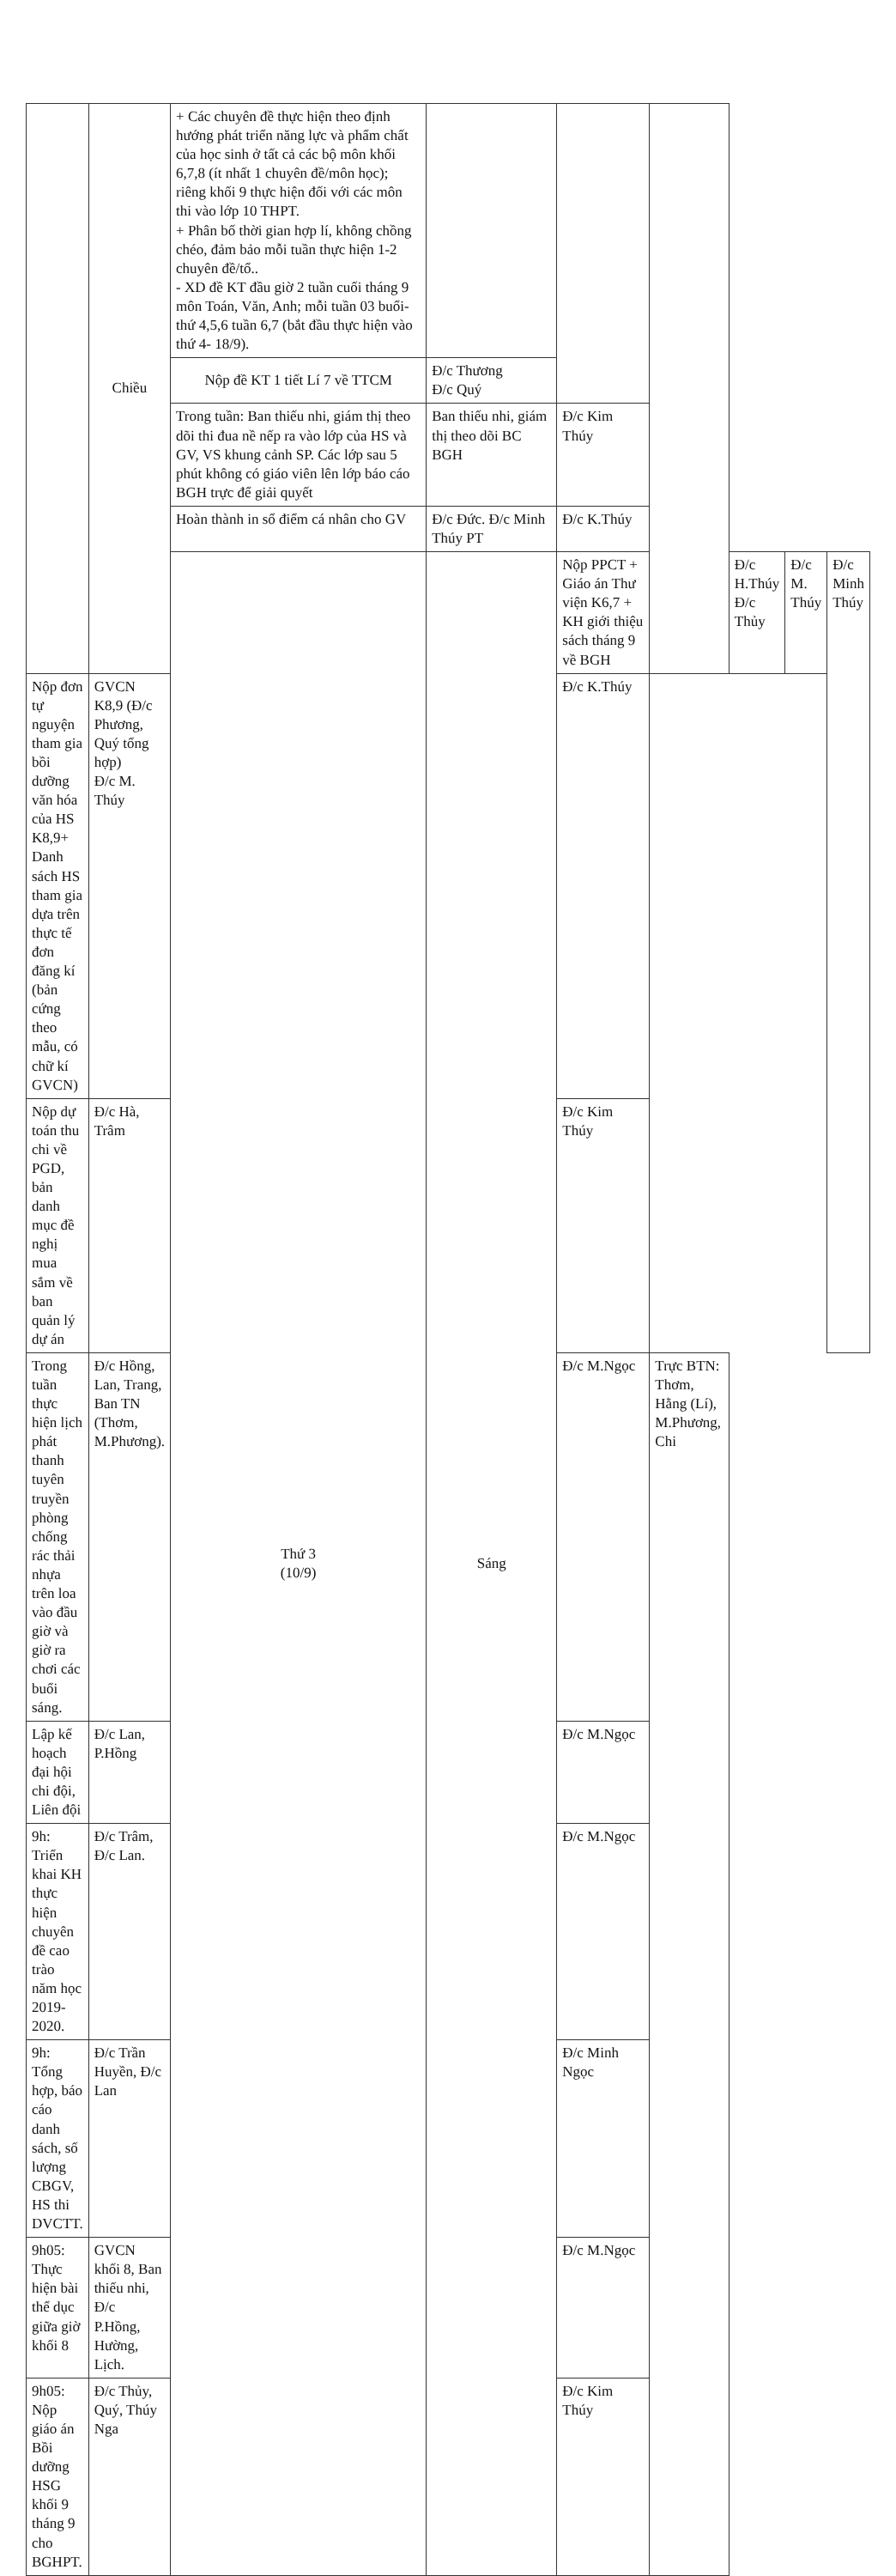| | Chiều | + Các chuyên đề thực hiện theo định hướng phát triển năng lực và phẩm chất của học sinh ở tất cả các bộ môn khối 6,7,8 (ít nhất 1 chuyên đề/môn học); riêng khối 9 thực hiện đối với các môn thi vào lớp 10 THPT. + Phân bố thời gian hợp lí, không chồng chéo, đảm bảo mỗi tuần thực hiện 1-2 chuyên đề/tổ.. - XD đề KT đầu giờ 2 tuần cuối tháng 9 môn Toán, Văn, Anh; mỗi tuần 03 buổi- thứ 4,5,6 tuần 6,7 (bắt đầu thực hiện vào thứ 4- 18/9). | | | | | | |
| | | Nộp đề KT 1 tiết Lí 7 về TTCM | Đ/c Thương Đ/c Quý | | | | | |
| | | Trong tuần: Ban thiếu nhi, giám thị theo dõi thi đua nề nếp ra vào lớp của HS và GV, VS khung cảnh SP. Các lớp sau 5 phút không có giáo viên lên lớp báo cáo BGH trực để giải quyết | Ban thiếu nhi, giám thị theo dõi BC BGH | Đ/c Kim Thúy | | | | |
| | | Hoàn thành in sổ điểm cá nhân cho GV | Đ/c Đức. Đ/c Minh Thúy PT | Đ/c K.Thúy | | | | |
| | | Thứ 3 (10/9) | Sáng | Nộp PPCT + Giáo án Thư viện K6,7 + KH giới thiệu sách tháng 9 về BGH | | Đ/c H.Thúy Đ/c Thủy | Đ/c M. Thúy | Đ/c Minh Thúy |
| Nộp đơn tự nguyện tham gia bồi dưỡng văn hóa của HS K8,9+ Danh sách HS tham gia dựa trên thực tế đơn đăng kí (bản cứng theo mẫu, có chữ kí GVCN) | GVCN K8,9 (Đ/c Phương, Quý tổng hợp) Đ/c M. Thúy | | | Đ/c K.Thúy | | | | |
| Nộp dự toán thu chi về PGD, bản danh mục đề nghị mua sắm về ban quản lý dự án | Đ/c Hà, Trâm | | | Đ/c Kim Thúy | | | | |
| Trong tuần thực hiện lịch phát thanh tuyên truyền phòng chống rác thải nhựa trên loa vào đầu giờ và giờ ra chơi các buổi sáng. | Đ/c Hồng, Lan, Trang, Ban TN (Thơm, M.Phương). | | | Đ/c M.Ngọc | Trực BTN: Thơm, Hằng (Lí), M.Phương, Chi | | | |
| Lập kế hoạch đại hội chi đội, Liên đội | Đ/c Lan, P.Hồng | | | Đ/c M.Ngọc | | | | |
| 9h: Triển khai KH thực hiện chuyên đề cao trào năm học 2019- 2020. | Đ/c Trâm, Đ/c Lan. | | | Đ/c M.Ngọc | | | | |
| 9h: Tổng hợp, báo cáo danh sách, số lượng CBGV, HS thi DVCTT. | Đ/c Trần Huyền, Đ/c Lan | | | Đ/c Minh Ngọc | | | | |
| 9h05: Thực hiện bài thể dục giữa giờ khối 8 | GVCN khối 8, Ban thiếu nhi, Đ/c P.Hồng, Hường, Lịch. | | | Đ/c M.Ngọc | | | | |
| 9h05: Nộp giáo án Bồi dưỡng HSG khối 9 tháng 9 cho BGHPT. | Đ/c Thủy, Quý, Thúy Nga | | | Đ/c Kim Thúy | | | | |